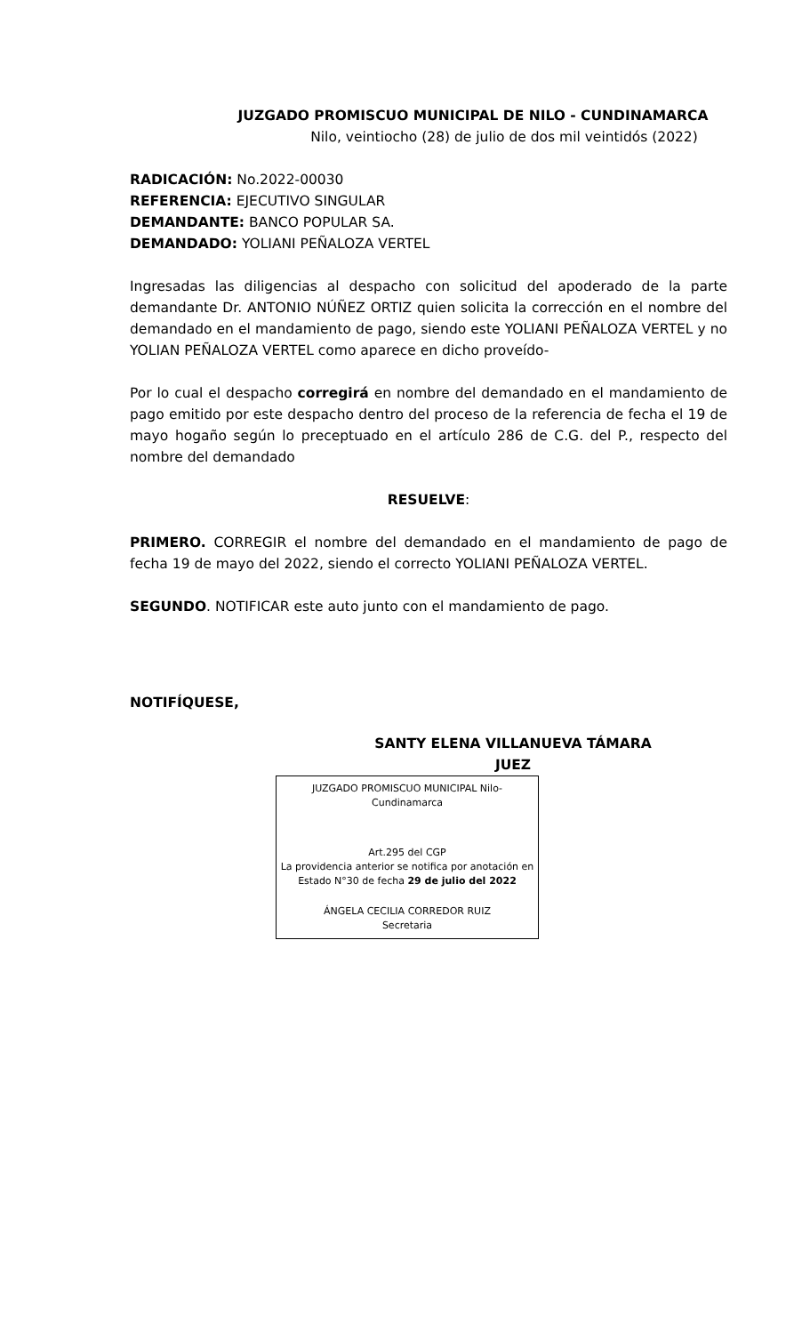JUZGADO PROMISCUO MUNICIPAL DE NILO - CUNDINAMARCA
Nilo, veintiocho (28) de julio de dos mil veintidós (2022)
RADICACIÓN: No.2022-00030
REFERENCIA: EJECUTIVO SINGULAR
DEMANDANTE: BANCO POPULAR SA.
DEMANDADO: YOLIANI PEÑALOZA VERTEL
Ingresadas las diligencias al despacho con solicitud del apoderado de la parte demandante Dr. ANTONIO NÚÑEZ ORTIZ quien solicita la corrección en el nombre del demandado en el mandamiento de pago, siendo este YOLIANI PEÑALOZA VERTEL y no YOLIAN PEÑALOZA VERTEL como aparece en dicho proveído-
Por lo cual el despacho corregirá en nombre del demandado en el mandamiento de pago emitido por este despacho dentro del proceso de la referencia de fecha el 19 de mayo hogaño según lo preceptuado en el artículo 286 de C.G. del P., respecto del nombre del demandado
RESUELVE:
PRIMERO. CORREGIR el nombre del demandado en el mandamiento de pago de fecha 19 de mayo del 2022, siendo el correcto YOLIANI PEÑALOZA VERTEL.
SEGUNDO. NOTIFICAR este auto junto con el mandamiento de pago.
NOTIFÍQUESE,
SANTY ELENA VILLANUEVA TÁMARA
JUEZ
JUZGADO PROMISCUO MUNICIPAL Nilo-
Cundinamarca
Art.295 del CGP
La providencia anterior se notifica por anotación en
Estado N°30 de fecha 29 de julio del 2022
ÁNGELA CECILIA CORREDOR RUIZ
Secretaria